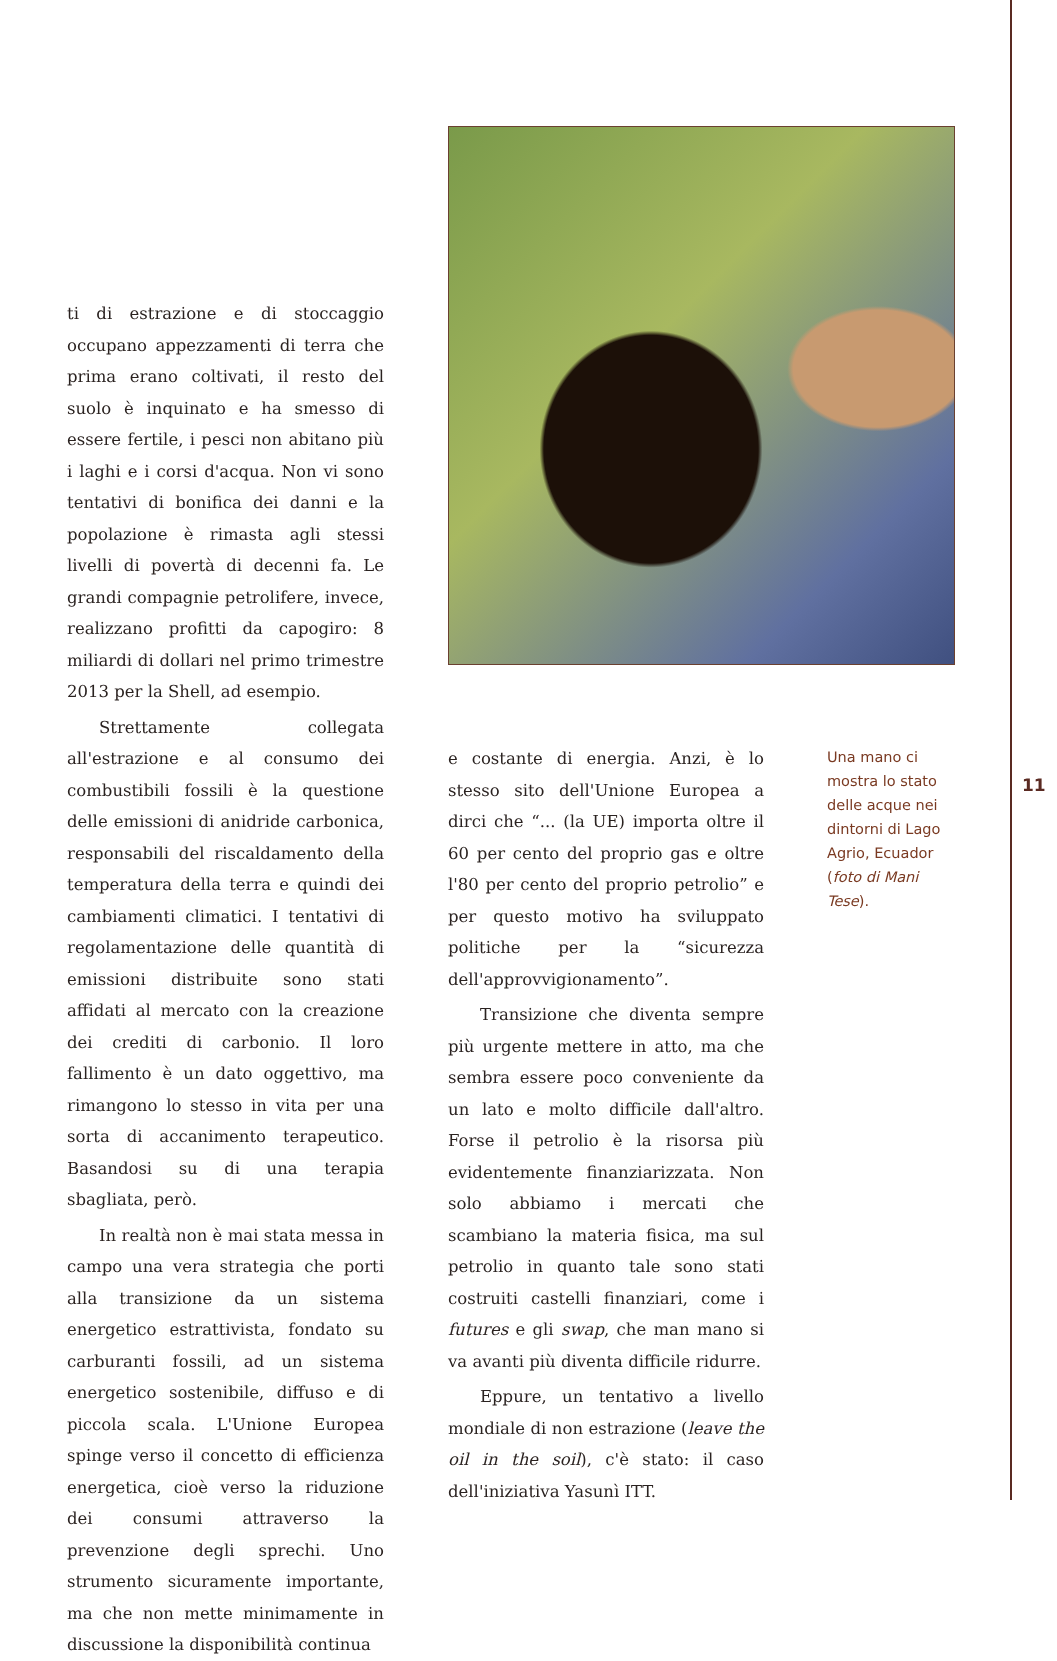ti di estrazione e di stoccaggio occupano appezzamenti di terra che prima erano coltivati, il resto del suolo è inquinato e ha smesso di essere fertile, i pesci non abitano più i laghi e i corsi d'acqua. Non vi sono tentativi di bonifica dei danni e la popolazione è rimasta agli stessi livelli di povertà di decenni fa. Le grandi compagnie petrolifere, invece, realizzano profitti da capogiro: 8 miliardi di dollari nel primo trimestre 2013 per la Shell, ad esempio.
Strettamente collegata all'estrazione e al consumo dei combustibili fossili è la questione delle emissioni di anidride carbonica, responsabili del riscaldamento della temperatura della terra e quindi dei cambiamenti climatici. I tentativi di regolamentazione delle quantità di emissioni distribuite sono stati affidati al mercato con la creazione dei crediti di carbonio. Il loro fallimento è un dato oggettivo, ma rimangono lo stesso in vita per una sorta di accanimento terapeutico. Basandosi su di una terapia sbagliata, però.
In realtà non è mai stata messa in campo una vera strategia che porti alla transizione da un sistema energetico estrattivista, fondato su carburanti fossili, ad un sistema energetico sostenibile, diffuso e di piccola scala. L'Unione Europea spinge verso il concetto di efficienza energetica, cioè verso la riduzione dei consumi attraverso la prevenzione degli sprechi. Uno strumento sicuramente importante, ma che non mette minimamente in discussione la disponibilità continua
e costante di energia. Anzi, è lo stesso sito dell'Unione Europea a dirci che “... (la UE) importa oltre il 60 per cento del proprio gas e oltre l'80 per cento del proprio petrolio” e per questo motivo ha sviluppato politiche per la “sicurezza dell'approvvigionamento”.
Transizione che diventa sempre più urgente mettere in atto, ma che sembra essere poco conveniente da un lato e molto difficile dall'altro. Forse il petrolio è la risorsa più evidentemente finanziarizzata. Non solo abbiamo i mercati che scambiano la materia fisica, ma sul petrolio in quanto tale sono stati costruiti castelli finanziari, come i futures e gli swap, che man mano si va avanti più diventa difficile ridurre.
Eppure, un tentativo a livello mondiale di non estrazione (leave the oil in the soil), c'è stato: il caso dell'iniziativa Yasunì ITT.
Una mano ci mostra lo stato delle acque nei dintorni di Lago Agrio, Ecuador (foto di Mani Tese).
11